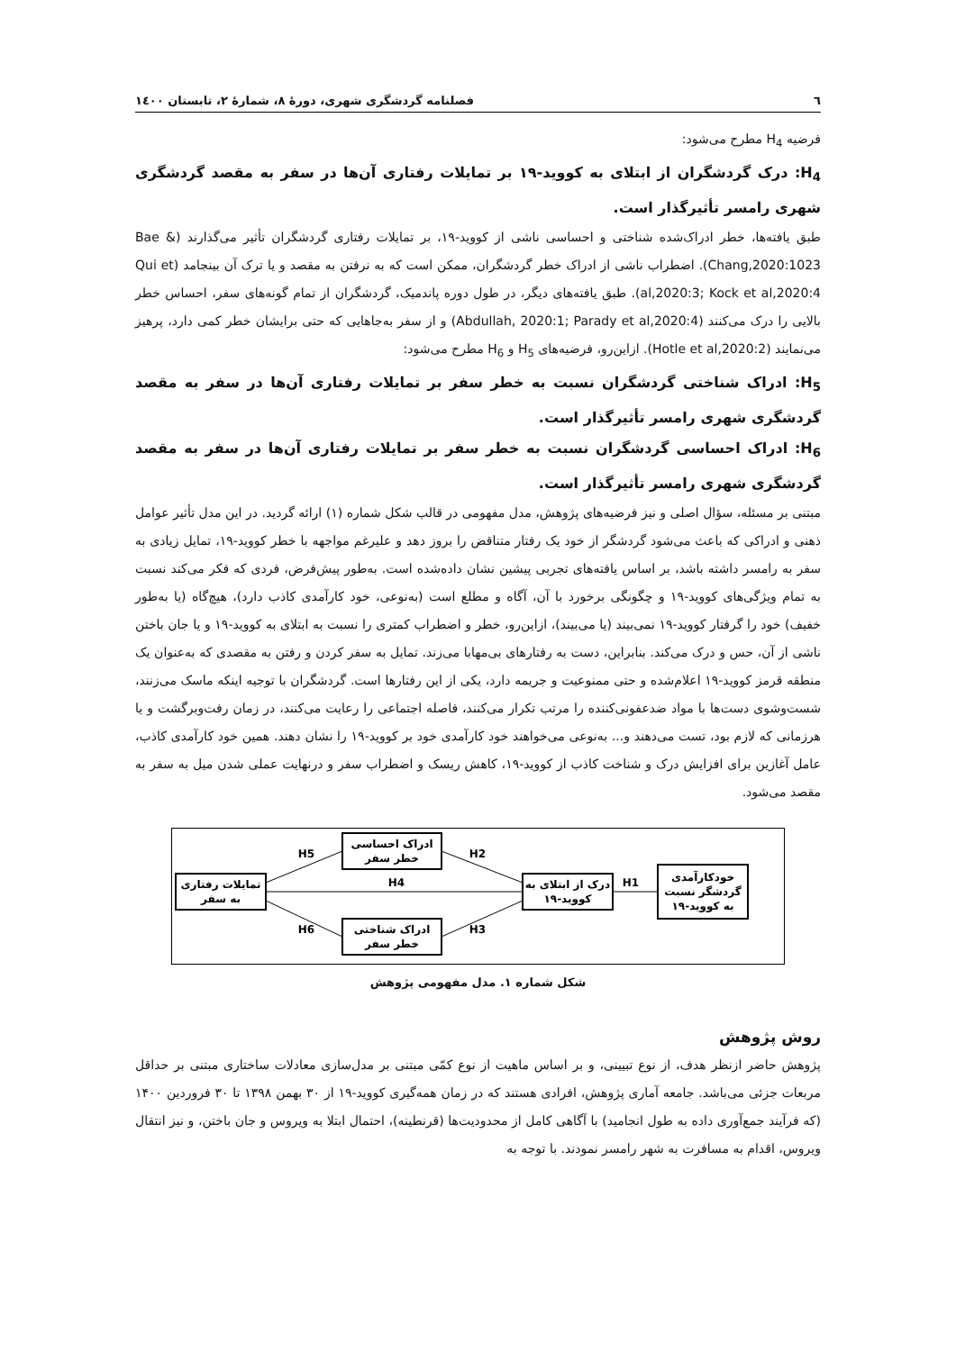٦ فصلنامه گردشگری شهری، دورۀ ٨، شمارۀ ٢، تابستان ١٤٠٠
فرضیه H<sub>4</sub> مطرح می‌شود:
H<sub>4</sub>: درک گردشگران از ابتلای به کووید-۱۹ بر تمایلات رفتاری آن‌ها در سفر به مقصد گردشگری شهری رامسر تأثیرگذار است.
طبق یافته‌ها، خطر ادراک‌شده شناختی و احساسی ناشی از کووید-۱۹، بر تمایلات رفتاری گردشگران تأثیر می‌گذارند (Bae & Chang,2020:1023). اضطراب ناشی از ادراک خطر گردشگران، ممکن است که به نرفتن به مقصد و یا ترک آن بینجامد (Qui et al,2020:3; Kock et al,2020:4). طبق یافته‌های دیگر، در طول دوره پاندمیک، گردشگران از تمام گونه‌های سفر، احساس خطر بالایی را درک می‌کنند (Abdullah, 2020:1; Parady et al,2020:4) و از سفر به‌جاهایی که حتی برایشان خطر کمی دارد، پرهیز می‌نمایند (Hotle et al,2020:2). ازاین‌رو، فرضیه‌های H<sub>5</sub> و H<sub>6</sub> مطرح می‌شود:
H<sub>5</sub>: ادراک شناختی گردشگران نسبت به خطر سفر بر تمایلات رفتاری آن‌ها در سفر به مقصد گردشگری شهری رامسر تأثیرگذار است.
H<sub>6</sub>: ادراک احساسی گردشگران نسبت به خطر سفر بر تمایلات رفتاری آن‌ها در سفر به مقصد گردشگری شهری رامسر تأثیرگذار است.
مبتنی بر مسئله، سؤال اصلی و نیز فرضیه‌های پژوهش، مدل مفهومی در قالب شکل شماره (۱) ارائه گردید. در این مدل تأثیر عوامل ذهنی و ادراکی که باعث می‌شود گردشگر از خود یک رفتار متناقض را بروز دهد و علیرغم مواجهه با خطر کووید-۱۹، تمایل زیادی به سفر به رامسر داشته باشد، بر اساس یافته‌های تجربی پیشین نشان داده‌شده است. به‌طور پیش‌فرض، فردی که فکر می‌کند نسبت به تمام ویژگی‌های کووید-۱۹ و چگونگی برخورد با آن، آگاه و مطلع است (به‌نوعی، خود کارآمدی کاذب دارد)، هیچ‌گاه (یا به‌طور خفیف) خود را گرفتار کووید-۱۹ نمی‌بیند (یا می‌بیند)، ازاین‌رو، خطر و اضطراب کمتری را نسبت به ابتلای به کووید-۱۹ و یا جان باختن ناشی از آن، حس و درک می‌کند. بنابراین، دست به رفتارهای بی‌مهابا می‌زند. تمایل به سفر کردن و رفتن به مقصدی که به‌عنوان یک منطقه قرمز کووید-۱۹ اعلام‌شده و حتی ممنوعیت و جریمه دارد، یکی از این رفتارها است. گردشگران با توجیه اینکه ماسک می‌زنند، شست‌وشوی دست‌ها با مواد ضدعفونی‌کننده را مرتب تکرار می‌کنند، فاصله اجتماعی را رعایت می‌کنند، در زمان رفت‌وبرگشت و یا هرزمانی که لازم بود، تست می‌دهند و... به‌نوعی می‌خواهند خود کارآمدی خود بر کووید-۱۹ را نشان دهند. همین خود کارآمدی کاذب، عامل آغازین برای افزایش درک و شناخت کاذب از کووید-۱۹، کاهش ریسک و اضطراب سفر و درنهایت عملی شدن میل به سفر به مقصد می‌شود.
خودکارآمدی
گردشگر نسبت
به کووید-۱۹
درک از ابتلای به
کووید-۱۹
تمایلات رفتاری
به سفر
ادراک احساسی
خطر سفر
ادراک شناختی
خطر سفر
H1
H4
H2
H3
H5
H6
شکل شماره ۱. مدل مفهومی پژوهش
روش پژوهش
پژوهش حاضر ازنظر هدف، از نوع تبیینی، و بر اساس ماهیت از نوع کمّی مبتنی بر مدل‌سازی معادلات ساختاری مبتنی بر حداقل مربعات جزئی می‌باشد. جامعه آماری پژوهش، افرادی هستند که در زمان همه‌گیری کووید-۱۹ از ۳۰ بهمن ۱۳۹۸ تا ۳۰ فروردین ۱۴۰۰ (که فرآیند جمع‌آوری داده به طول انجامید) با آگاهی کامل از محدودیت‌ها (قرنطینه)، احتمال ابتلا به ویروس و جان باختن، و نیز انتقال ویروس، اقدام به مسافرت به شهر رامسر نمودند. با توجه به